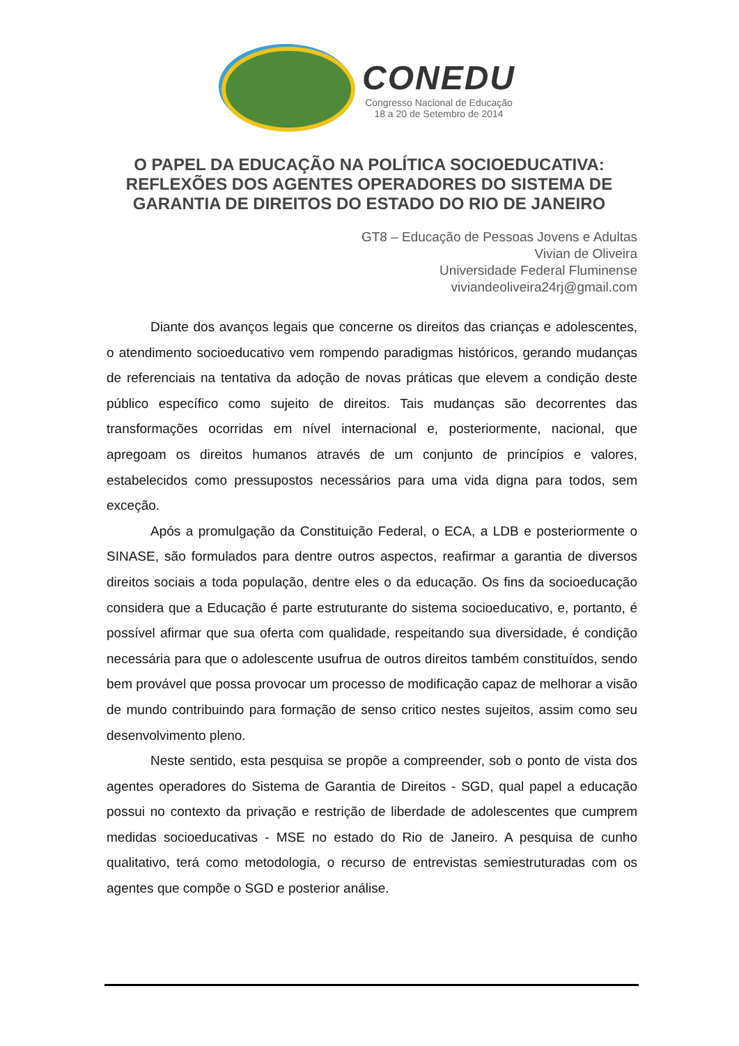CONEDU
Congresso Nacional de Educação
18 a 20 de Setembro de 2014
O PAPEL DA EDUCAÇÃO NA POLÍTICA SOCIOEDUCATIVA: REFLEXÕES DOS AGENTES OPERADORES DO SISTEMA DE GARANTIA DE DIREITOS DO ESTADO DO RIO DE JANEIRO
GT8 – Educação de Pessoas Jovens e Adultas
Vivian de Oliveira
Universidade Federal Fluminense
viviandeoliveira24rj@gmail.com
Diante dos avanços legais que concerne os direitos das crianças e adolescentes, o atendimento socioeducativo vem rompendo paradigmas históricos, gerando mudanças de referenciais na tentativa da adoção de novas práticas que elevem a condição deste público específico como sujeito de direitos. Tais mudanças são decorrentes das transformações ocorridas em nível internacional e, posteriormente, nacional, que apregoam os direitos humanos através de um conjunto de princípios e valores, estabelecidos como pressupostos necessários para uma vida digna para todos, sem exceção.
Após a promulgação da Constituição Federal, o ECA, a LDB e posteriormente o SINASE, são formulados para dentre outros aspectos, reafirmar a garantia de diversos direitos sociais a toda população, dentre eles o da educação. Os fins da socioeducação considera que a Educação é parte estruturante do sistema socioeducativo, e, portanto, é possível afirmar que sua oferta com qualidade, respeitando sua diversidade, é condição necessária para que o adolescente usufrua de outros direitos também constituídos, sendo bem provável que possa provocar um processo de modificação capaz de melhorar a visão de mundo contribuindo para formação de senso critico nestes sujeitos, assim como seu desenvolvimento pleno.
Neste sentido, esta pesquisa se propõe a compreender, sob o ponto de vista dos agentes operadores do Sistema de Garantia de Direitos - SGD, qual papel a educação possui no contexto da privação e restrição de liberdade de adolescentes que cumprem medidas socioeducativas - MSE no estado do Rio de Janeiro. A pesquisa de cunho qualitativo, terá como metodologia, o recurso de entrevistas semiestruturadas com os agentes que compõe o SGD e posterior análise.